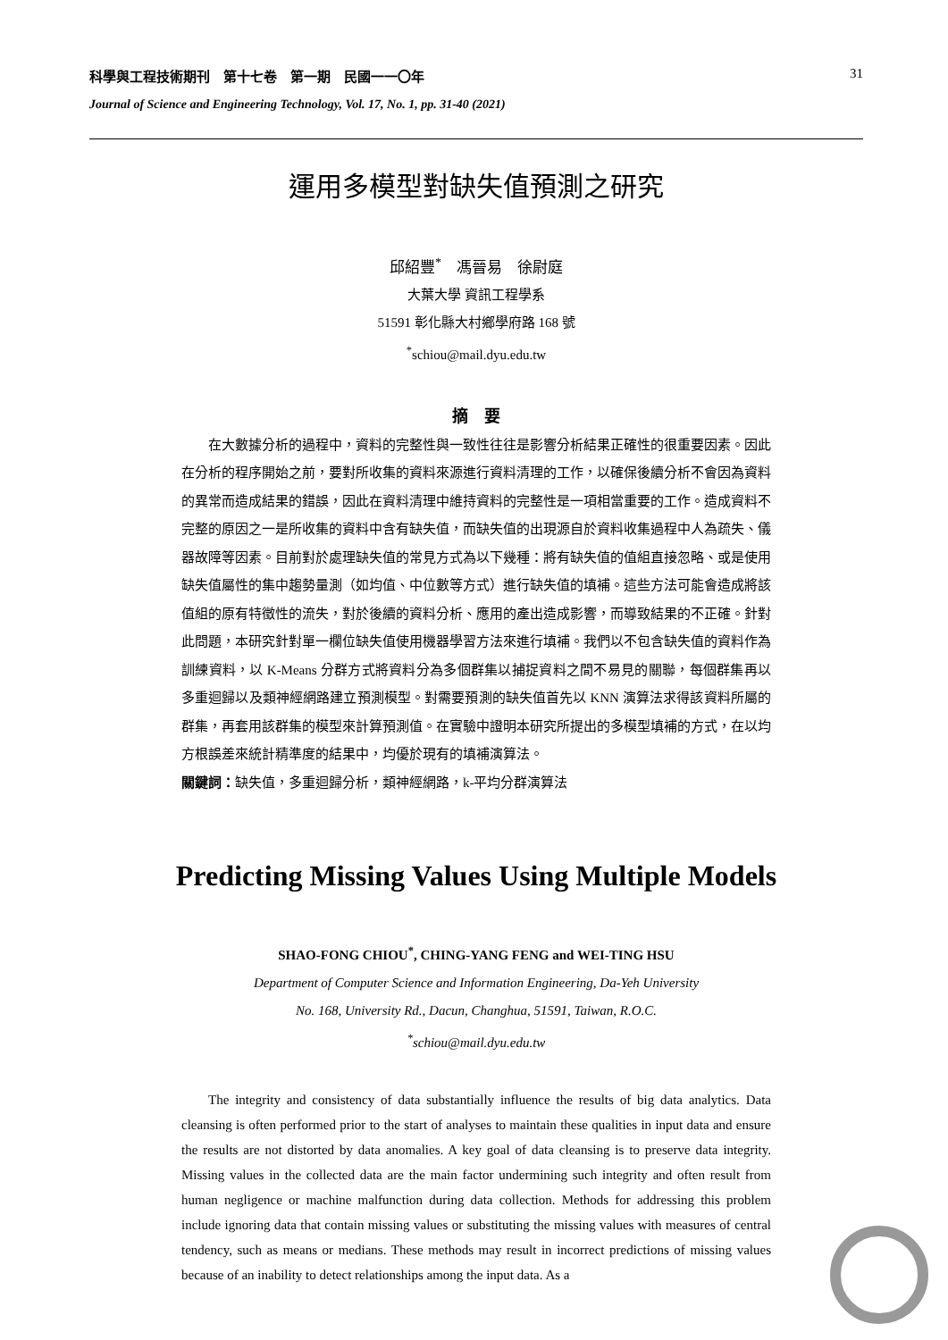科學與工程技術期刊　第十七卷　第一期　民國一一〇年 31
Journal of Science and Engineering Technology, Vol. 17, No. 1, pp. 31-40 (2021)
運用多模型對缺失值預測之研究
邱紹豐<sup>*</sup>　馮晉易　徐尉庭
大葉大學 資訊工程學系
51591 彰化縣大村鄉學府路 168 號
<sup>*</sup> schiou@mail.dyu.edu.tw
摘　要
在大數據分析的過程中，資料的完整性與一致性往往是影響分析結果正確性的很重要因素。因此在分析的程序開始之前，要對所收集的資料來源進行資料清理的工作，以確保後續分析不會因為資料的異常而造成結果的錯誤，因此在資料清理中維持資料的完整性是一項相當重要的工作。造成資料不完整的原因之一是所收集的資料中含有缺失值，而缺失值的出現源自於資料收集過程中人為疏失、儀器故障等因素。目前對於處理缺失值的常見方式為以下幾種：將有缺失值的值組直接忽略、或是使用缺失值屬性的集中趨勢量測（如均值、中位數等方式）進行缺失值的填補。這些方法可能會造成將該值組的原有特徵性的流失，對於後續的資料分析、應用的產出造成影響，而導致結果的不正確。針對此問題，本研究針對單一欄位缺失值使用機器學習方法來進行填補。我們以不包含缺失值的資料作為訓練資料，以 K-Means 分群方式將資料分為多個群集以捕捉資料之間不易見的關聯，每個群集再以多重迴歸以及類神經網路建立預測模型。對需要預測的缺失值首先以 KNN 演算法求得該資料所屬的群集，再套用該群集的模型來計算預測值。在實驗中證明本研究所提出的多模型填補的方式，在以均方根誤差來統計精準度的結果中，均優於現有的填補演算法。
關鍵詞：缺失值，多重迴歸分析，類神經網路，k-平均分群演算法
Predicting Missing Values Using Multiple Models
SHAO-FONG CHIOU<sup>*</sup>, CHING-YANG FENG and WEI-TING HSU
Department of Computer Science and Information Engineering, Da-Yeh University
No. 168, University Rd., Dacun, Changhua, 51591, Taiwan, R.O.C.
<sup>*</sup> schiou@mail.dyu.edu.tw
The integrity and consistency of data substantially influence the results of big data analytics. Data cleansing is often performed prior to the start of analyses to maintain these qualities in input data and ensure the results are not distorted by data anomalies. A key goal of data cleansing is to preserve data integrity. Missing values in the collected data are the main factor undermining such integrity and often result from human negligence or machine malfunction during data collection. Methods for addressing this problem include ignoring data that contain missing values or substituting the missing values with measures of central tendency, such as means or medians. These methods may result in incorrect predictions of missing values because of an inability to detect relationships among the input data. As a